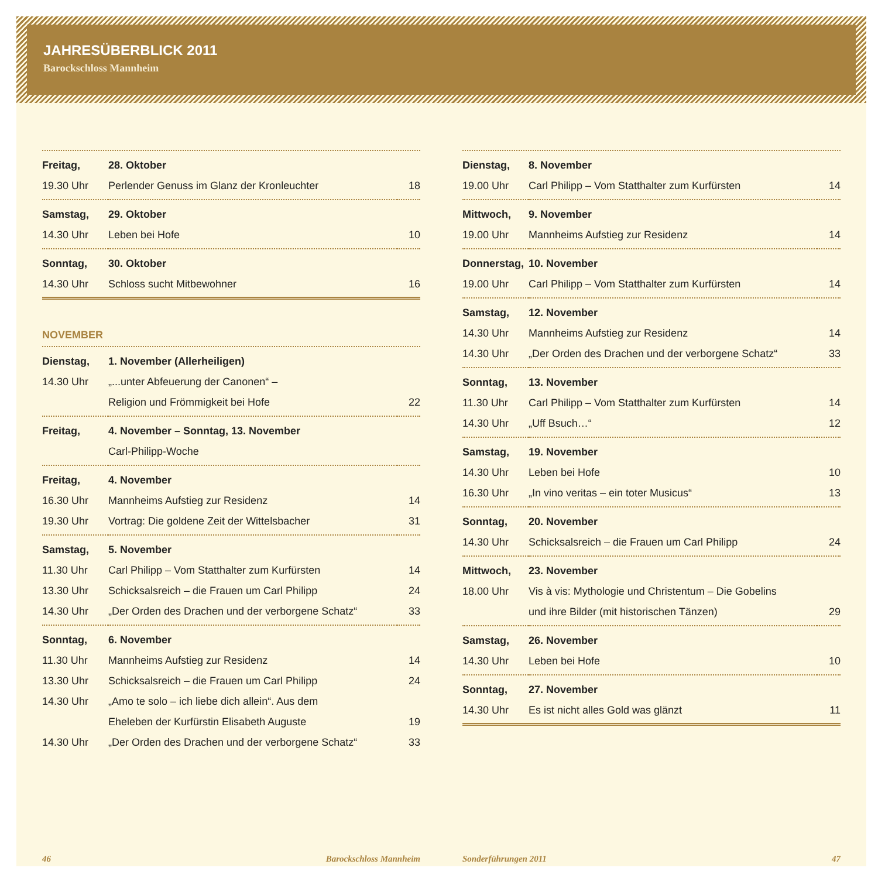JAHRESÜBERBLICK 2011
Barockschloss Mannheim
| Freitag, | 28. Oktober | |
| 19.30 Uhr | Perlender Genuss im Glanz der Kronleuchter | 18 |
| Samstag, | 29. Oktober | |
| 14.30 Uhr | Leben bei Hofe | 10 |
| Sonntag, | 30. Oktober | |
| 14.30 Uhr | Schloss sucht Mitbewohner | 16 |
NOVEMBER
| Dienstag, | 1. November (Allerheiligen) | |
| 14.30 Uhr | „...unter Abfeuerung der Canonen“ – | |
| | Religion und Frömmigkeit bei Hofe | 22 |
| Freitag, | 4. November – Sonntag, 13. November | |
| | Carl-Philipp-Woche | |
| Freitag, | 4. November | |
| 16.30 Uhr | Mannheims Aufstieg zur Residenz | 14 |
| 19.30 Uhr | Vortrag: Die goldene Zeit der Wittelsbacher | 31 |
| Samstag, | 5. November | |
| 11.30 Uhr | Carl Philipp – Vom Statthalter zum Kurfürsten | 14 |
| 13.30 Uhr | Schicksalsreich – die Frauen um Carl Philipp | 24 |
| 14.30 Uhr | „Der Orden des Drachen und der verborgene Schatz“ | 33 |
| Sonntag, | 6. November | |
| 11.30 Uhr | Mannheims Aufstieg zur Residenz | 14 |
| 13.30 Uhr | Schicksalsreich – die Frauen um Carl Philipp | 24 |
| 14.30 Uhr | „Amo te solo – ich liebe dich allein“. Aus dem | |
| | Eheleben der Kurfürstin Elisabeth Auguste | 19 |
| 14.30 Uhr | „Der Orden des Drachen und der verborgene Schatz“ | 33 |
| Dienstag, | 8. November | |
| 19.00 Uhr | Carl Philipp – Vom Statthalter zum Kurfürsten | 14 |
| Mittwoch, | 9. November | |
| 19.00 Uhr | Mannheims Aufstieg zur Residenz | 14 |
| Donnerstag, | 10. November | |
| 19.00 Uhr | Carl Philipp – Vom Statthalter zum Kurfürsten | 14 |
| Samstag, | 12. November | |
| 14.30 Uhr | Mannheims Aufstieg zur Residenz | 14 |
| 14.30 Uhr | „Der Orden des Drachen und der verborgene Schatz“ | 33 |
| Sonntag, | 13. November | |
| 11.30 Uhr | Carl Philipp – Vom Statthalter zum Kurfürsten | 14 |
| 14.30 Uhr | „Uff Bsuch…“ | 12 |
| Samstag, | 19. November | |
| 14.30 Uhr | Leben bei Hofe | 10 |
| 16.30 Uhr | „In vino veritas – ein toter Musicus“ | 13 |
| Sonntag, | 20. November | |
| 14.30 Uhr | Schicksalsreich – die Frauen um Carl Philipp | 24 |
| Mittwoch, | 23. November | |
| 18.00 Uhr | Vis à vis: Mythologie und Christentum – Die Gobelins | |
| | und ihre Bilder (mit historischen Tänzen) | 29 |
| Samstag, | 26. November | |
| 14.30 Uhr | Leben bei Hofe | 10 |
| Sonntag, | 27. November | |
| 14.30 Uhr | Es ist nicht alles Gold was glänzt | 11 |
46 Barockschloss Mannheim Sonderführungen 2011 47